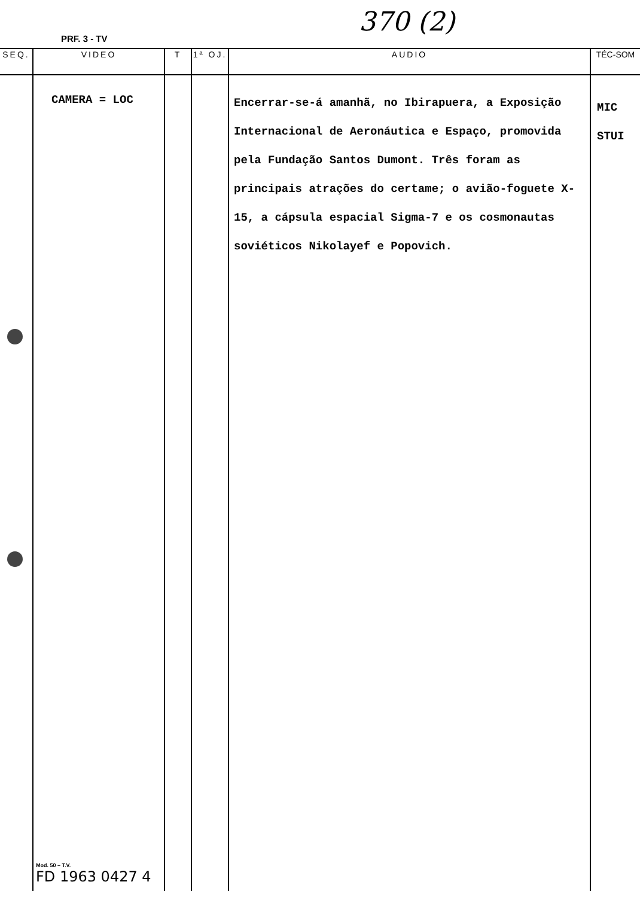PRF. 3 - TV
370 (2)
| SEQ. | VIDEO | T | 1ª OJ. | AUDIO | TÉC-SOM |
| --- | --- | --- | --- | --- | --- |
| | CAMERA = LOC Mod. 50 – T.V. FD 1963 0427 4 | | | Encerrar-se-á amanhã, no Ibirapuera, a Exposição Internacional de Aeronáutica e Espaço, promovida pela Fundação Santos Dumont. Três foram as principais atrações do certame; o avião-foguete X-15, a cápsula espacial Sigma-7 e os cosmonautas soviéticos Nikolayef e Popovich. | MIC STUI |